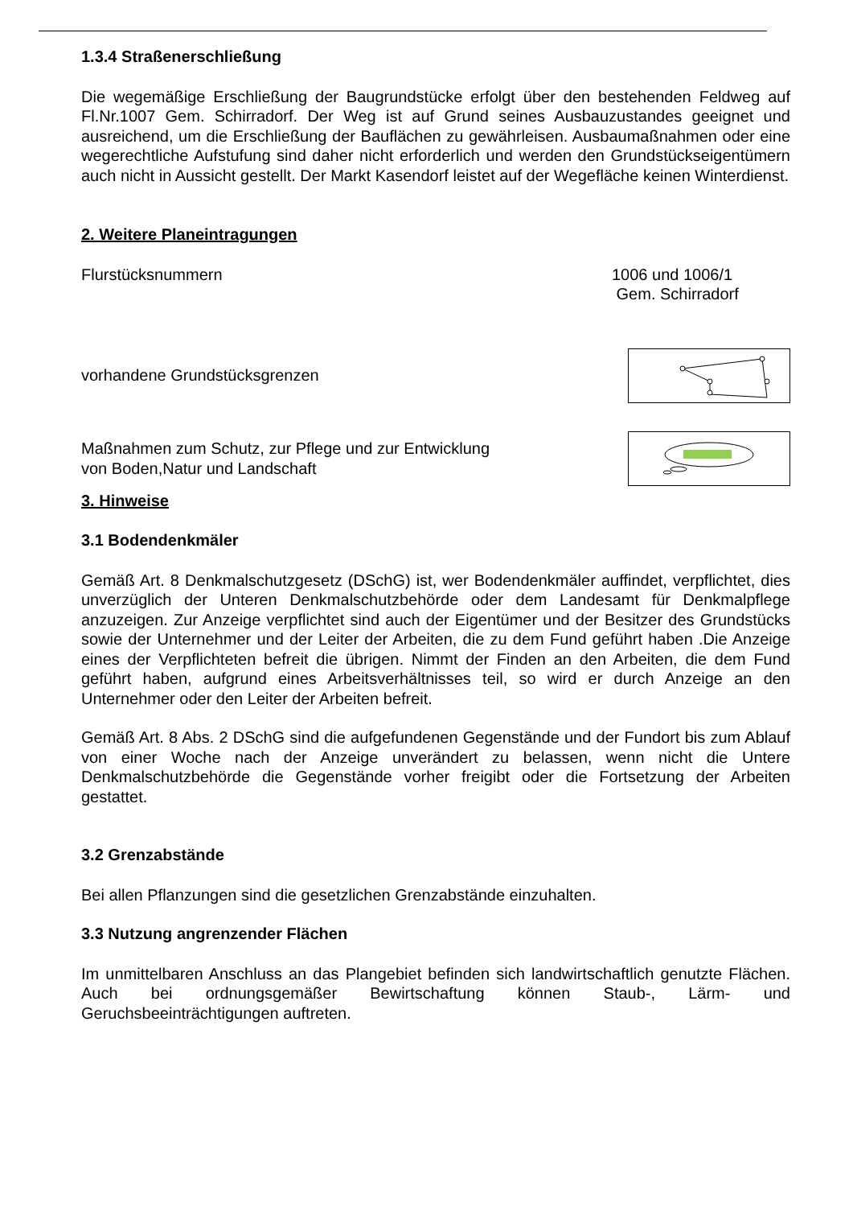1.3.4 Straßenerschließung
Die wegemäßige Erschließung der Baugrundstücke erfolgt über den bestehenden Feldweg auf Fl.Nr.1007 Gem. Schirradorf. Der Weg ist auf Grund seines Ausbauzustandes geeignet und ausreichend, um die Erschließung der Bauflächen zu gewährleisen. Ausbaumaßnahmen oder eine wegerechtliche Aufstufung sind daher nicht erforderlich und werden den Grundstückseigentümern auch nicht in Aussicht gestellt. Der Markt Kasendorf leistet auf der Wegefläche keinen Winterdienst.
2. Weitere Planeintragungen
Flurstücksnummern 1006 und 1006/1
Gem. Schirradorf
vorhandene Grundstücksgrenzen
Maßnahmen zum Schutz, zur Pflege und zur Entwicklung
von Boden,Natur und Landschaft
3. Hinweise
3.1 Bodendenkmäler
Gemäß Art. 8 Denkmalschutzgesetz (DSchG) ist, wer Bodendenkmäler auffindet, verpflichtet, dies unverzüglich der Unteren Denkmalschutzbehörde oder dem Landesamt für Denkmalpflege anzuzeigen. Zur Anzeige verpflichtet sind auch der Eigentümer und der Besitzer des Grundstücks sowie der Unternehmer und der Leiter der Arbeiten, die zu dem Fund geführt haben .Die Anzeige eines der Verpflichteten befreit die übrigen. Nimmt der Finden an den Arbeiten, die dem Fund geführt haben, aufgrund eines Arbeitsverhältnisses teil, so wird er durch Anzeige an den Unternehmer oder den Leiter der Arbeiten befreit.
Gemäß Art. 8 Abs. 2 DSchG sind die aufgefundenen Gegenstände und der Fundort bis zum Ablauf von einer Woche nach der Anzeige unverändert zu belassen, wenn nicht die Untere Denkmalschutzbehörde die Gegenstände vorher freigibt oder die Fortsetzung der Arbeiten gestattet.
3.2 Grenzabstände
Bei allen Pflanzungen sind die gesetzlichen Grenzabstände einzuhalten.
3.3 Nutzung angrenzender Flächen
Im unmittelbaren Anschluss an das Plangebiet befinden sich landwirtschaftlich genutzte Flächen. Auch bei ordnungsgemäßer Bewirtschaftung können Staub-, Lärm- und Geruchsbeeinträchtigungen auftreten.